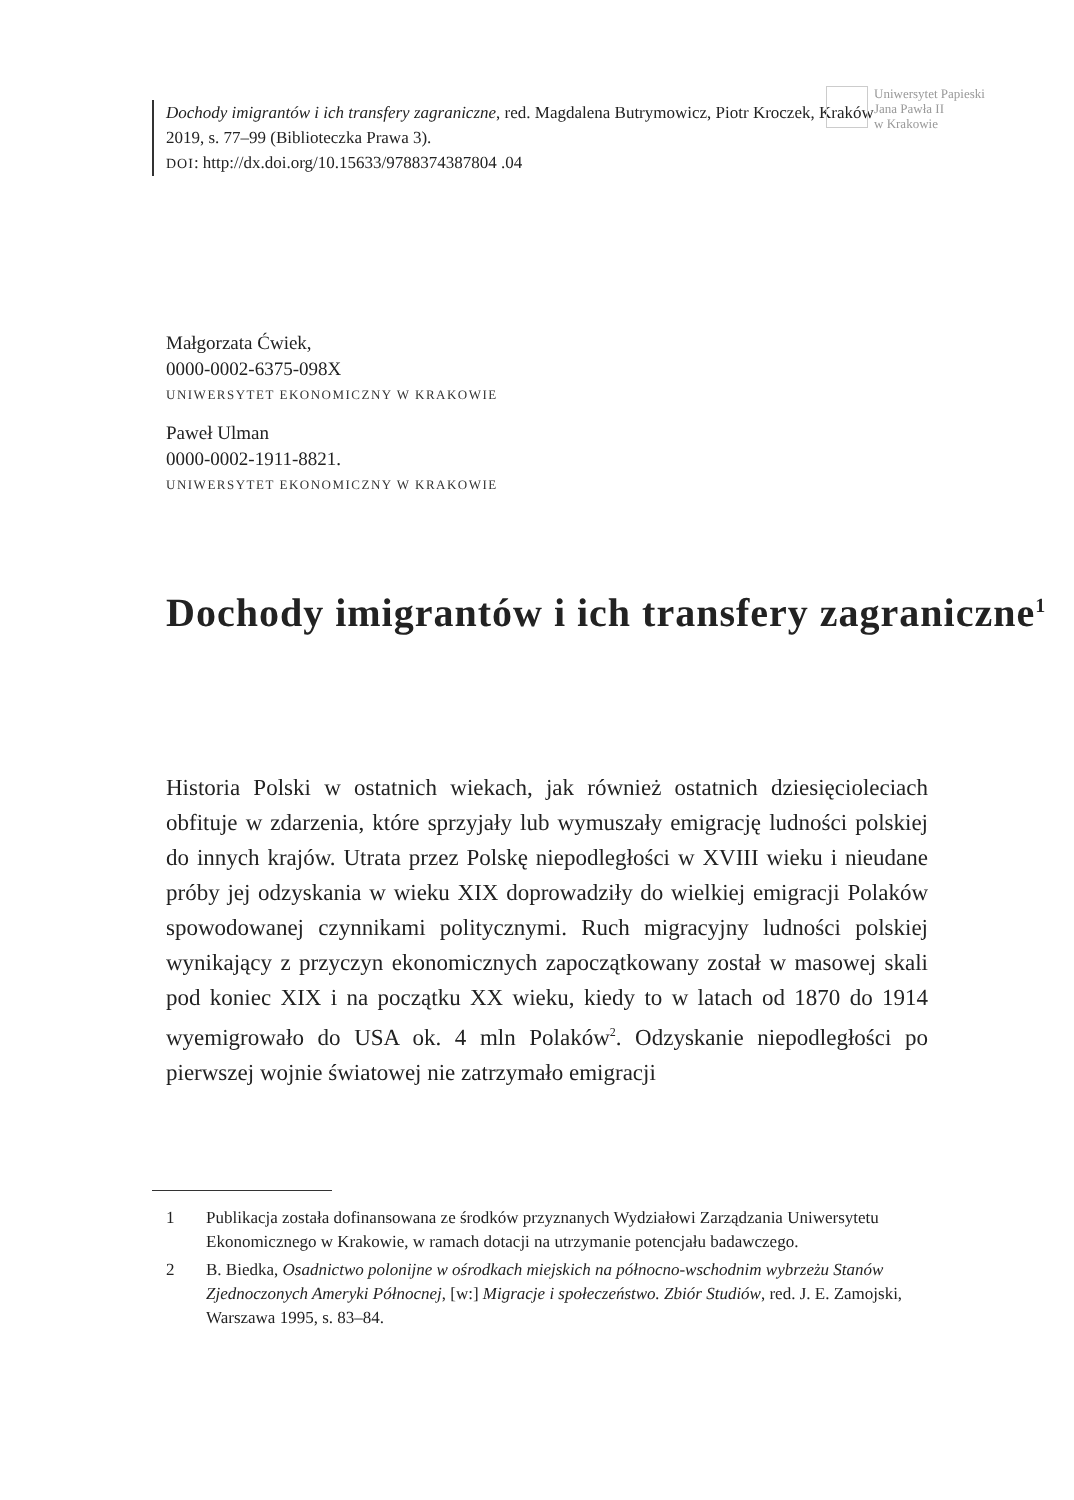Dochody imigrantów i ich transfery zagraniczne, red. Magdalena Butrymowicz, Piotr Kroczek, Kraków 2019, s. 77–99 (Biblioteczka Prawa 3).
DOI: http://dx.doi.org/10.15633/9788374387804 .04
Uniwersytet Papieski
Jana Pawła II
w Krakowie
Małgorzata Ćwiek,
0000-0002-6375-098X
UNIWERSYTET EKONOMICZNY W KRAKOWIE
Paweł Ulman
0000-0002-1911-8821.
UNIWERSYTET EKONOMICZNY W KRAKOWIE
Dochody imigrantów i ich transfery zagraniczne<sup>1</sup>
Historia Polski w ostatnich wiekach, jak również ostatnich dziesięciole­ciach obfituje w zdarzenia, które sprzyjały lub wymuszały emigrację ludności polskiej do innych krajów. Utrata przez Polskę niepodle­głości w XVIII wieku i nieudane próby jej odzyskania w wieku XIX doprowadziły do wielkiej emigracji Polaków spowodowanej czynni­kami politycznymi. Ruch migracyjny ludności polskiej wynikający z przyczyn ekonomicznych zapoczątkowany został w masowej skali pod koniec XIX i na początku XX wieku, kiedy to w latach od 1870 do 1914 wyemigrowało do USA ok. 4 mln Polaków<sup>2</sup>. Odzyskanie nie­podległości po pierwszej wojnie światowej nie zatrzymało emigracji
1 Publikacja została dofinansowana ze środków przyznanych Wydziałowi Zarządza­nia Uniwersytetu Ekonomicznego w Krakowie, w ramach dotacji na utrzymanie potencjału badawczego.
2 B. Biedka, Osadnictwo polonijne w ośrodkach miejskich na północno-wschodnim wybrzeżu Stanów Zjednoczonych Ameryki Północnej, [w:] Migracje i społeczeństwo. Zbiór Studiów, red. J. E. Zamojski, Warszawa 1995, s. 83–84.